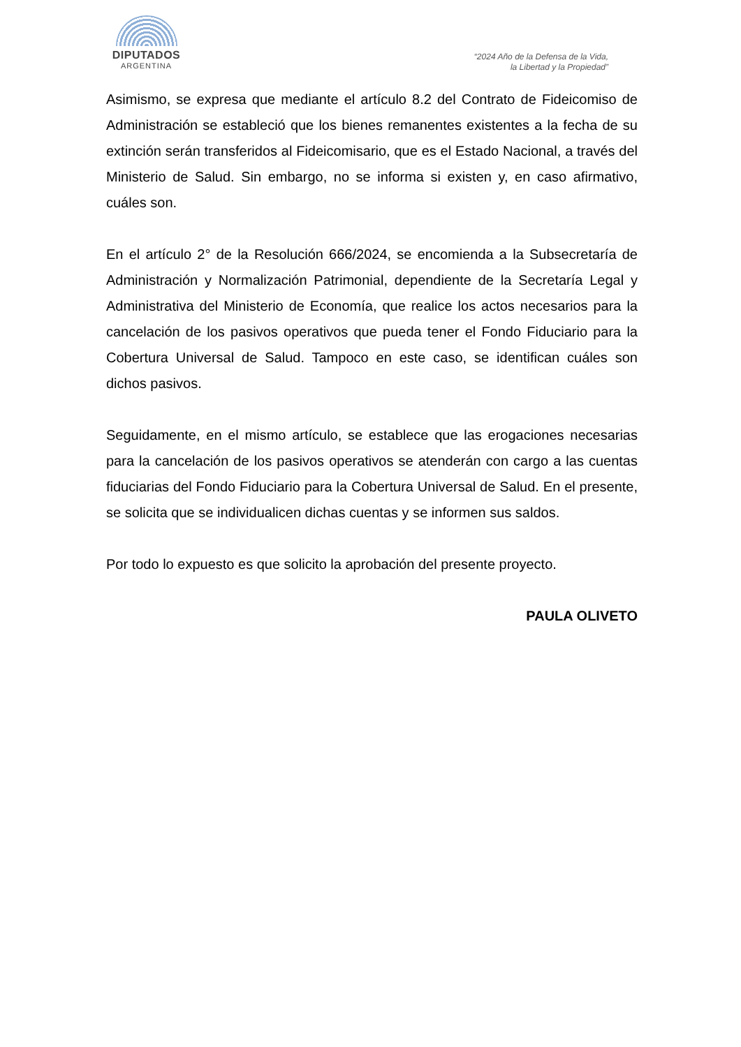DIPUTADOS
ARGENTINA
“2024 Año de la Defensa de la Vida,
la Libertad y la Propiedad”
Asimismo, se expresa que mediante el artículo 8.2 del Contrato de Fideicomiso de Administración se estableció que los bienes remanentes existentes a la fecha de su extinción serán transferidos al Fideicomisario, que es el Estado Nacional, a través del Ministerio de Salud. Sin embargo, no se informa si existen y, en caso afirmativo, cuáles son.
En el artículo 2° de la Resolución 666/2024, se encomienda a la Subsecretaría de Administración y Normalización Patrimonial, dependiente de la Secretaría Legal y Administrativa del Ministerio de Economía, que realice los actos necesarios para la cancelación de los pasivos operativos que pueda tener el Fondo Fiduciario para la Cobertura Universal de Salud. Tampoco en este caso, se identifican cuáles son dichos pasivos.
Seguidamente, en el mismo artículo, se establece que las erogaciones necesarias para la cancelación de los pasivos operativos se atenderán con cargo a las cuentas fiduciarias del Fondo Fiduciario para la Cobertura Universal de Salud. En el presente, se solicita que se individualicen dichas cuentas y se informen sus saldos.
Por todo lo expuesto es que solicito la aprobación del presente proyecto.
PAULA OLIVETO